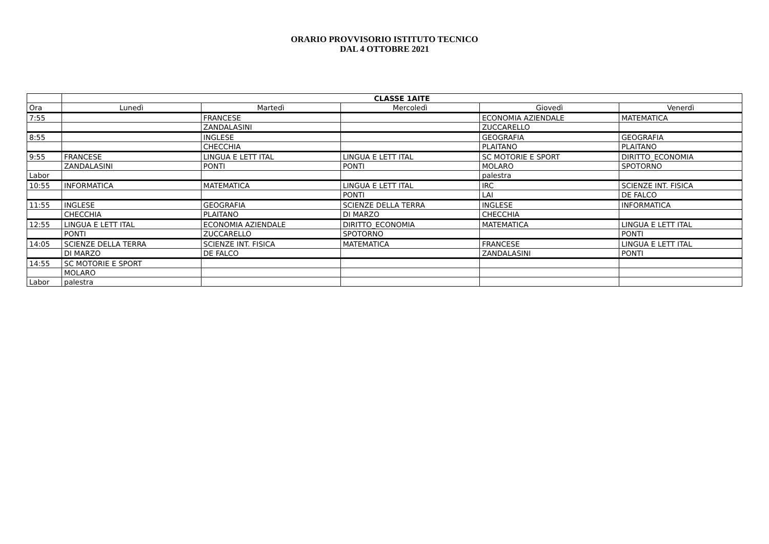ORARIO PROVVISORIO ISTITUTO TECNICO
DAL 4 OTTOBRE 2021
| | CLASSE 1AITE | | | | |
| --- | --- | --- | --- | --- | --- |
| Ora | Lunedì | Martedì | Mercoledì | Giovedì | Venerdì |
| 7:55 | | FRANCESE | | ECONOMIA AZIENDALE | MATEMATICA |
| | | ZANDALASINI | | ZUCCARELLO | |
| 8:55 | | INGLESE | | GEOGRAFIA | GEOGRAFIA |
| | | CHECCHIA | | PLAITANO | PLAITANO |
| 9:55 | FRANCESE | LINGUA E LETT ITAL | LINGUA E LETT ITAL | SC MOTORIE E SPORT | DIRITTO_ECONOMIA |
| | ZANDALASINI | PONTI | PONTI | MOLARO | SPOTORNO |
| Labor | | | | palestra | |
| 10:55 | INFORMATICA | MATEMATICA | LINGUA E LETT ITAL | IRC | SCIENZE INT. FISICA |
| | | | PONTI | LAI | DE FALCO |
| 11:55 | INGLESE | GEOGRAFIA | SCIENZE DELLA TERRA | INGLESE | INFORMATICA |
| | CHECCHIA | PLAITANO | DI MARZO | CHECCHIA | |
| 12:55 | LINGUA E LETT ITAL | ECONOMIA AZIENDALE | DIRITTO_ECONOMIA | MATEMATICA | LINGUA E LETT ITAL |
| | PONTI | ZUCCARELLO | SPOTORNO | | PONTI |
| 14:05 | SCIENZE DELLA TERRA | SCIENZE INT. FISICA | MATEMATICA | FRANCESE | LINGUA E LETT ITAL |
| | DI MARZO | DE FALCO | | ZANDALASINI | PONTI |
| 14:55 | SC MOTORIE E SPORT | | | | |
| | MOLARO | | | | |
| Labor | palestra | | | | |